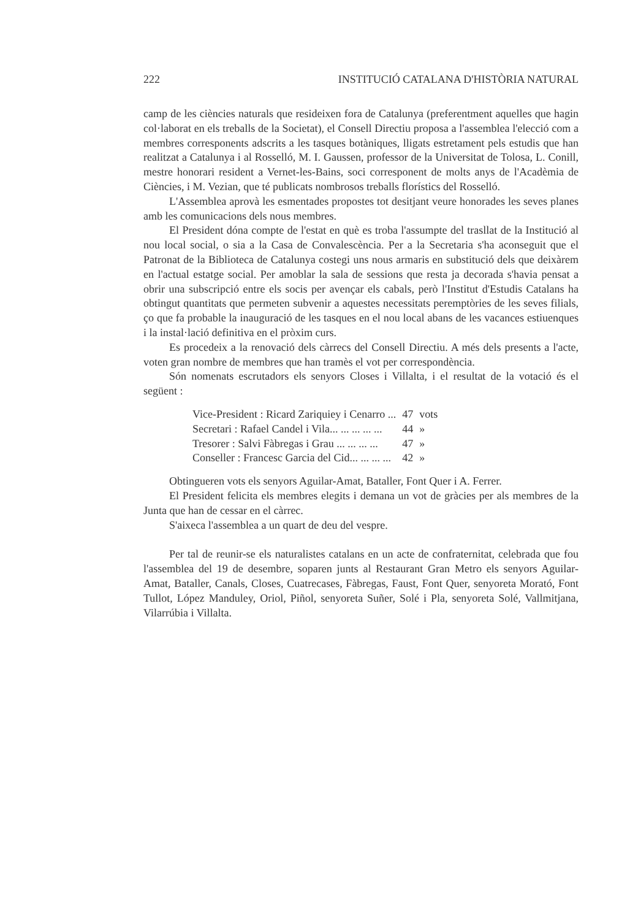222 INSTITUCIÓ CATALANA D'HISTÒRIA NATURAL
camp de les ciències naturals que resideixen fora de Catalunya (preferentment aquelles que hagin col·laborat en els treballs de la Societat), el Consell Directiu proposa a l'assemblea l'elecció com a membres corresponents adscrits a les tasques botàniques, lligats estretament pels estudis que han realitzat a Catalunya i al Rosselló, M. I. Gaussen, professor de la Universitat de Tolosa, L. Conill, mestre honorari resident a Vernet-les-Bains, soci corresponent de molts anys de l'Acadèmia de Ciències, i M. Vezian, que té publicats nombrosos treballs florístics del Rosselló.
L'Assemblea aprovà les esmentades propostes tot desitjant veure honorades les seves planes amb les comunicacions dels nous membres.
El President dóna compte de l'estat en què es troba l'assumpte del trasllat de la Institució al nou local social, o sia a la Casa de Convalescència. Per a la Secretaria s'ha aconseguit que el Patronat de la Biblioteca de Catalunya costegi uns nous armaris en substitució dels que deixàrem en l'actual estatge social. Per amoblar la sala de sessions que resta ja decorada s'havia pensat a obrir una subscripció entre els socis per avençar els cabals, però l'Institut d'Estudis Catalans ha obtingut quantitats que permeten subvenir a aquestes necessitats peremptòries de les seves filials, ço que fa probable la inauguració de les tasques en el nou local abans de les vacances estiuenques i la instal·lació definitiva en el pròxim curs.
Es procedeix a la renovació dels càrrecs del Consell Directiu. A més dels presents a l'acte, voten gran nombre de membres que han tramès el vot per correspondència.
Són nomenats escrutadors els senyors Closes i Villalta, i el resultat de la votació és el següent :
| Vice-President : Ricard Zariquiey i Cenarro ... | 47 | vots |
| Secretari : Rafael Candel i Vila... ... ... ... ... | 44 | » |
| Tresorer : Salvi Fàbregas i Grau ... ... ... ... | 47 | » |
| Conseller : Francesc Garcia del Cid... ... ... ... | 42 | » |
Obtingueren vots els senyors Aguilar-Amat, Bataller, Font Quer i A. Ferrer.
El President felicita els membres elegits i demana un vot de gràcies per als membres de la Junta que han de cessar en el càrrec.
S'aixeca l'assemblea a un quart de deu del vespre.
Per tal de reunir-se els naturalistes catalans en un acte de confraternitat, celebrada que fou l'assemblea del 19 de desembre, soparen junts al Restaurant Gran Metro els senyors Aguilar-Amat, Bataller, Canals, Closes, Cuatrecases, Fàbregas, Faust, Font Quer, senyoreta Morató, Font Tullot, López Manduley, Oriol, Piñol, senyoreta Suñer, Solé i Pla, senyoreta Solé, Vallmitjana, Vilarrúbia i Villalta.